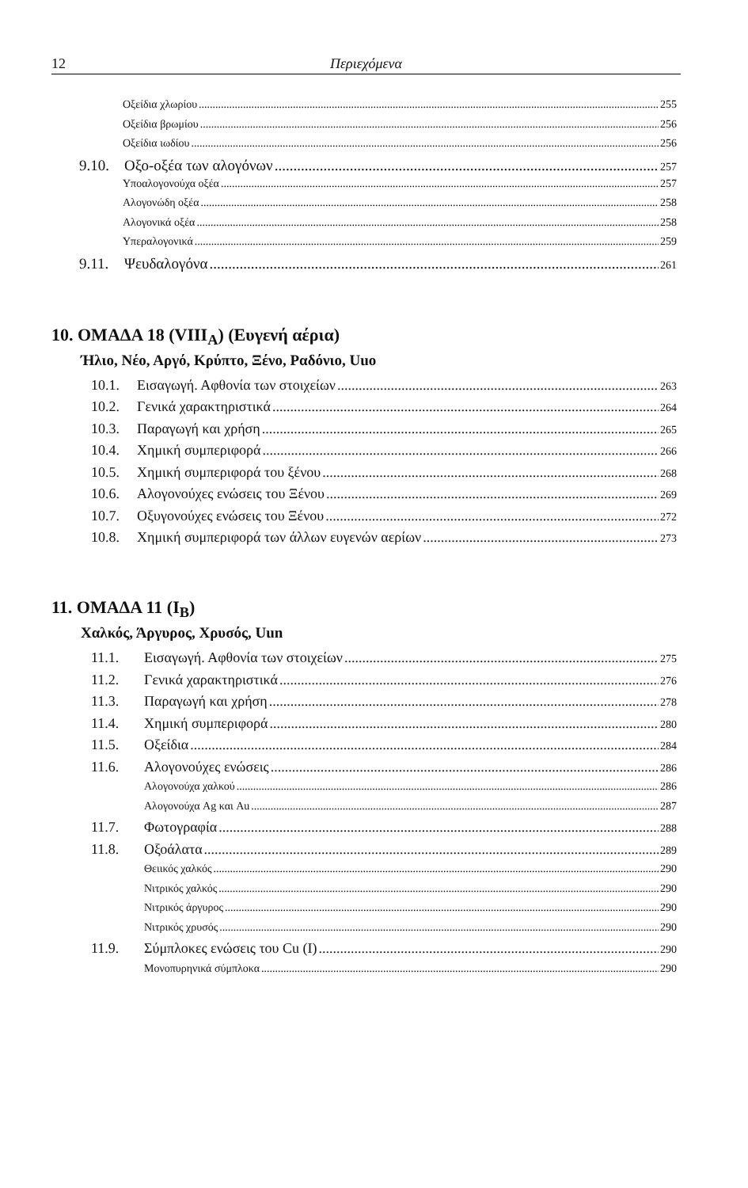12 Περιεχόμενα
Οξείδια χλωρίου 255
Οξείδια βρωμίου 256
Οξείδια ιωδίου 256
9.10. Οξο-οξέα των αλογόνων 257
Υποαλογονούχα οξέα 257
Αλογονώδη οξέα 258
Αλογονικά οξέα 258
Υπεραλογονικά 259
9.11. Ψευδαλογόνα 261
10. ΟΜΑΔΑ 18 (VIII<sub>A</sub>) (Ευγενή αέρια)
Ήλιο, Νέο, Αργό, Κρύπτο, Ξένο, Ραδόνιο, Uuo
10.1. Εισαγωγή. Αφθονία των στοιχείων 263
10.2. Γενικά χαρακτηριστικά 264
10.3. Παραγωγή και χρήση 265
10.4. Χημική συμπεριφορά 266
10.5. Χημική συμπεριφορά του ξένου 268
10.6. Αλογονούχες ενώσεις του Ξένου 269
10.7. Οξυγονούχες ενώσεις του Ξένου 272
10.8. Χημική συμπεριφορά των άλλων ευγενών αερίων 273
11. ΟΜΑΔΑ 11 (I<sub>B</sub>)
Χαλκός, Άργυρος, Χρυσός, Uun
11.1. Εισαγωγή. Αφθονία των στοιχείων 275
11.2. Γενικά χαρακτηριστικά 276
11.3. Παραγωγή και χρήση 278
11.4. Χημική συμπεριφορά 280
11.5. Οξείδια 284
11.6. Αλογονούχες ενώσεις 286
Αλογονούχα χαλκού 286
Αλογονούχα Ag και Au 287
11.7. Φωτογραφία 288
11.8. Οξοάλατα 289
Θειικός χαλκός 290
Νιτρικός χαλκός 290
Νιτρικός άργυρος 290
Νιτρικός χρυσός 290
11.9. Σύμπλοκες ενώσεις του Cu (I) 290
Μονοπυρηνικά σύμπλοκα 290